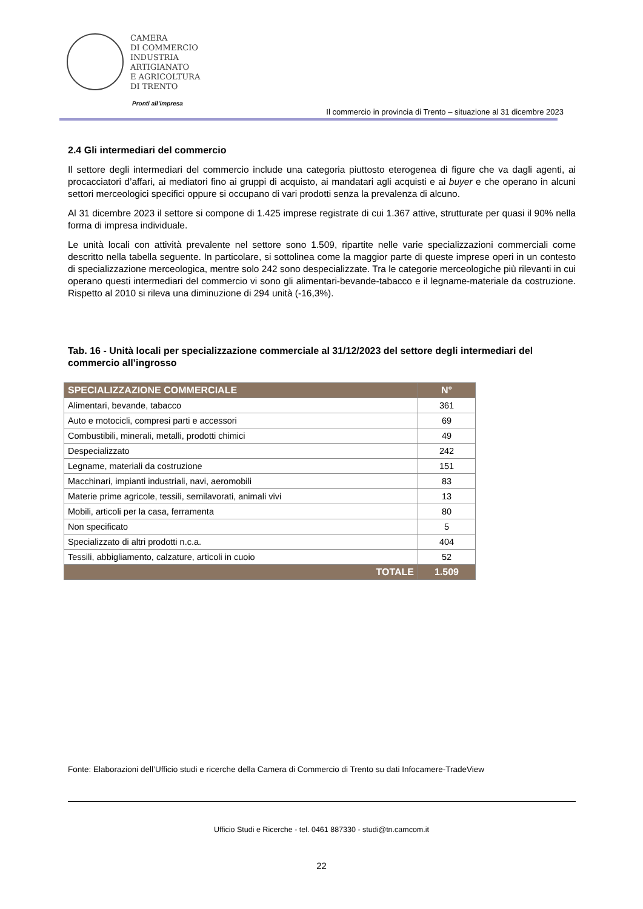CAMERA
DI COMMERCIO
INDUSTRIA
ARTIGIANATO
E AGRICOLTURA
DI TRENTO
Pronti all’impresa
Il commercio in provincia di Trento – situazione al 31 dicembre 2023
2.4 Gli intermediari del commercio
Il settore degli intermediari del commercio include una categoria piuttosto eterogenea di figure che va dagli agenti, ai procacciatori d’affari, ai mediatori fino ai gruppi di acquisto, ai mandatari agli acquisti e ai buyer e che operano in alcuni settori merceologici specifici oppure si occupano di vari prodotti senza la prevalenza di alcuno.
Al 31 dicembre 2023 il settore si compone di 1.425 imprese registrate di cui 1.367 attive, strutturate per quasi il 90% nella forma di impresa individuale.
Le unità locali con attività prevalente nel settore sono 1.509, ripartite nelle varie specializzazioni commerciali come descritto nella tabella seguente. In particolare, si sottolinea come la maggior parte di queste imprese operi in un contesto di specializzazione merceologica, mentre solo 242 sono despecializzate. Tra le categorie merceologiche più rilevanti in cui operano questi intermediari del commercio vi sono gli alimentari-bevande-tabacco e il legname-materiale da costruzione. Rispetto al 2010 si rileva una diminuzione di 294 unità (-16,3%).
Tab. 16 - Unità locali per specializzazione commerciale al 31/12/2023 del settore degli intermediari del commercio all’ingrosso
| SPECIALIZZAZIONE COMMERCIALE | N° |
| --- | --- |
| Alimentari, bevande, tabacco | 361 |
| Auto e motocicli, compresi parti e accessori | 69 |
| Combustibili, minerali, metalli, prodotti chimici | 49 |
| Despecializzato | 242 |
| Legname, materiali da costruzione | 151 |
| Macchinari, impianti industriali, navi, aeromobili | 83 |
| Materie prime agricole, tessili, semilavorati, animali vivi | 13 |
| Mobili, articoli per la casa, ferramenta | 80 |
| Non specificato | 5 |
| Specializzato di altri prodotti n.c.a. | 404 |
| Tessili, abbigliamento, calzature, articoli in cuoio | 52 |
| TOTALE | 1.509 |
Fonte: Elaborazioni dell’Ufficio studi e ricerche della Camera di Commercio di Trento su dati Infocamere-TradeView
Ufficio Studi e Ricerche - tel. 0461 887330 - studi@tn.camcom.it
22